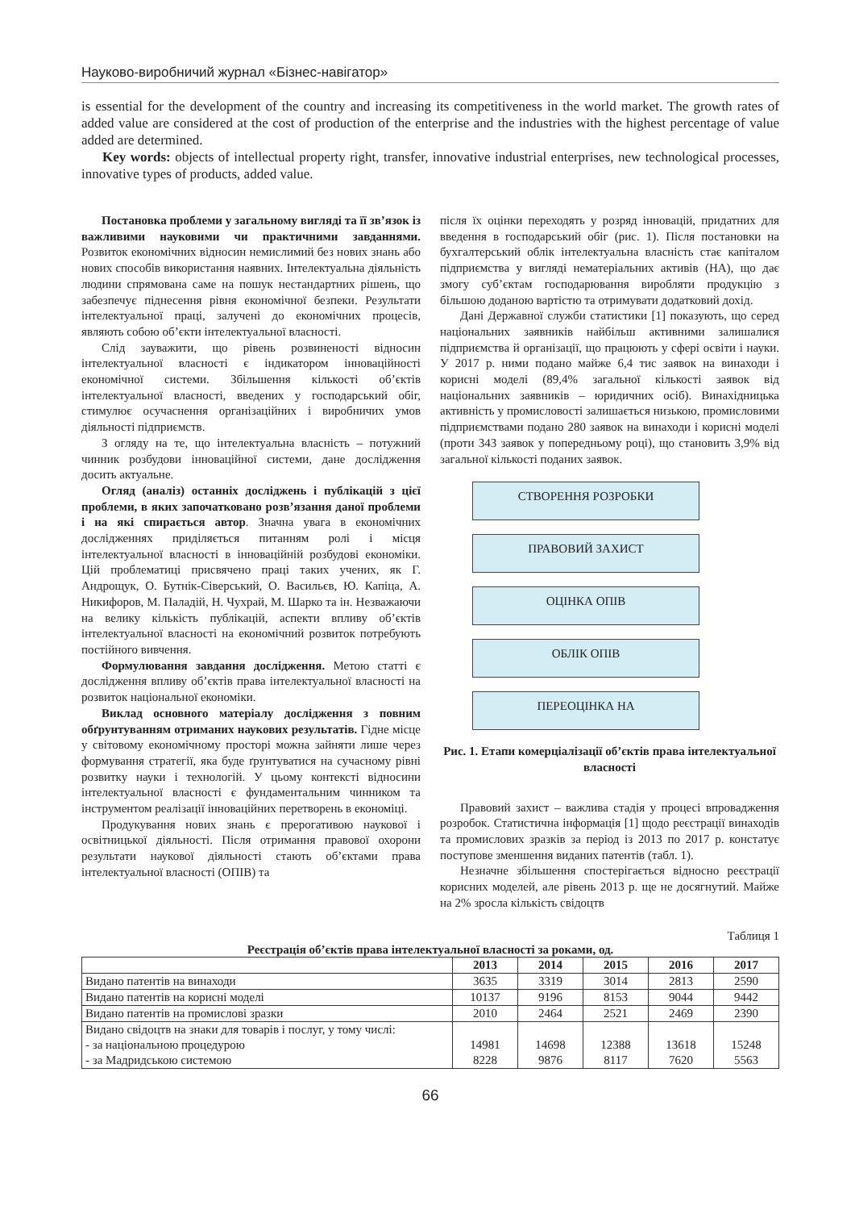Науково-виробничий журнал «Бізнес-навігатор»
is essential for the development of the country and increasing its competitiveness in the world market. The growth rates of added value are considered at the cost of production of the enterprise and the industries with the highest percentage of value added are determined.
Key words: objects of intellectual property right, transfer, innovative industrial enterprises, new technological processes, innovative types of products, added value.
Постановка проблеми у загальному вигляді та її зв’язок із важливими науковими чи практичними завданнями. Розвиток економічних відносин немислимий без нових знань або нових способів використання наявних. Інтелектуальна діяльність людини спрямована саме на пошук нестандартних рішень, що забезпечує піднесення рівня економічної безпеки. Результати інтелектуальної праці, залучені до економічних процесів, являють собою об’єкти інтелектуальної власності.
Слід зауважити, що рівень розвиненості відносин інтелектуальної власності є індикатором інноваційності економічної системи. Збільшення кількості об’єктів інтелектуальної власності, введених у господарський обіг, стимулює осучаснення організаційних і виробничих умов діяльності підприємств.
З огляду на те, що інтелектуальна власність – потужний чинник розбудови інноваційної системи, дане дослідження досить актуальне.
Огляд (аналіз) останніх досліджень і публікацій з цієї проблеми, в яких започатковано розв’язання даної проблеми і на які спирається автор. Значна увага в економічних дослідженнях приділяється питанням ролі і місця інтелектуальної власності в інноваційній розбудові економіки. Цій проблематиці присвячено праці таких учених, як Г. Андрощук, О. Бутнік-Сіверський, О. Васильєв, Ю. Капіца, А. Никифоров, М. Паладій, Н. Чухрай, М. Шарко та ін. Незважаючи на велику кількість публікацій, аспекти впливу об’єктів інтелектуальної власності на економічний розвиток потребують постійного вивчення.
Формулювання завдання дослідження. Метою статті є дослідження впливу об’єктів права інтелектуальної власності на розвиток національної економіки.
Виклад основного матеріалу дослідження з повним обґрунтуванням отриманих наукових результатів. Гідне місце у світовому економічному просторі можна зайняти лише через формування стратегії, яка буде ґрунтуватися на сучасному рівні розвитку науки і технологій. У цьому контексті відносини інтелектуальної власності є фундаментальним чинником та інструментом реалізації інноваційних перетворень в економіці.
Продукування нових знань є прерогативою наукової і освітницької діяльності. Після отримання правової охорони результати наукової діяльності стають об’єктами права інтелектуальної власності (ОПІВ) та
після їх оцінки переходять у розряд інновацій, придатних для введення в господарський обіг (рис. 1). Після постановки на бухгалтерський облік інтелектуальна власність стає капіталом підприємства у вигляді нематеріальних активів (НА), що дає змогу суб’єктам господарювання виробляти продукцію з більшою доданою вартістю та отримувати додатковий дохід.
Дані Державної служби статистики [1] показують, що серед національних заявників найбільш активними залишалися підприємства й організації, що працюють у сфері освіти і науки. У 2017 р. ними подано майже 6,4 тис заявок на винаходи і корисні моделі (89,4% загальної кількості заявок від національних заявників – юридичних осіб). Винахідницька активність у промисловості залишається низькою, промисловими підприємствами подано 280 заявок на винаходи і корисні моделі (проти 343 заявок у попередньому році), що становить 3,9% від загальної кількості поданих заявок.
СТВОРЕННЯ РОЗРОБКИ
ПРАВОВИЙ ЗАХИСТ
ОЦІНКА ОПІВ
ОБЛІК ОПІВ
ПЕРЕОЦІНКА НА
Рис. 1. Етапи комерціалізації об’єктів права інтелектуальної власності
Правовий захист – важлива стадія у процесі впровадження розробок. Статистична інформація [1] щодо реєстрації винаходів та промислових зразків за період із 2013 по 2017 р. констатує поступове зменшення виданих патентів (табл. 1).
Незначне збільшення спостерігається відносно реєстрації корисних моделей, але рівень 2013 р. ще не досягнутий. Майже на 2% зросла кількість свідоцтв
Таблиця 1
Реєстрація об’єктів права інтелектуальної власності за роками, од.
| | 2013 | 2014 | 2015 | 2016 | 2017 |
| --- | --- | --- | --- | --- | --- |
| Видано патентів на винаходи | 3635 | 3319 | 3014 | 2813 | 2590 |
| Видано патентів на корисні моделі | 10137 | 9196 | 8153 | 9044 | 9442 |
| Видано патентів на промислові зразки | 2010 | 2464 | 2521 | 2469 | 2390 |
| Видано свідоцтв на знаки для товарів і послуг, у тому числі: - за національною процедурою - за Мадридською системою | 14981 8228 | 14698 9876 | 12388 8117 | 13618 7620 | 15248 5563 |
66